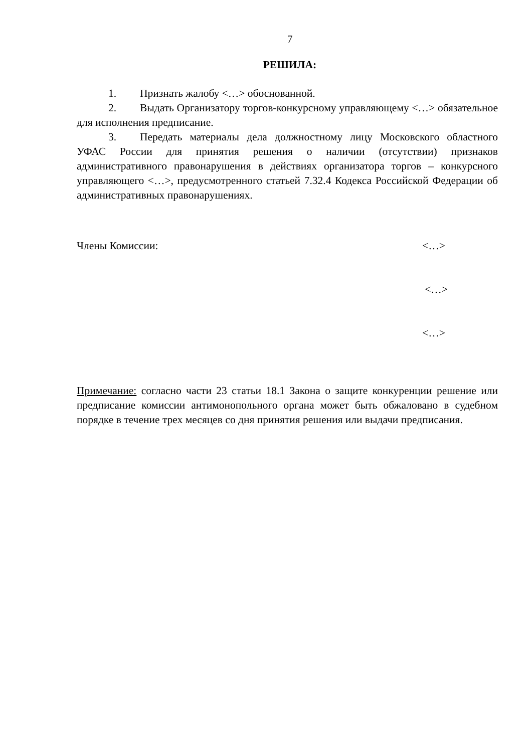7
РЕШИЛА:
1. Признать жалобу <…> обоснованной.
2. Выдать Организатору торгов-конкурсному управляющему <…> обязательное для исполнения предписание.
3. Передать материалы дела должностному лицу Московского областного УФАС России для принятия решения о наличии (отсутствии) признаков административного правонарушения в действиях организатора торгов – конкурсного управляющего <…>, предусмотренного статьей 7.32.4 Кодекса Российской Федерации об административных правонарушениях.
Члены Комиссии: <…>
<…>
<…>
Примечание: согласно части 23 статьи 18.1 Закона о защите конкуренции решение или предписание комиссии антимонопольного органа может быть обжаловано в судебном порядке в течение трех месяцев со дня принятия решения или выдачи предписания.